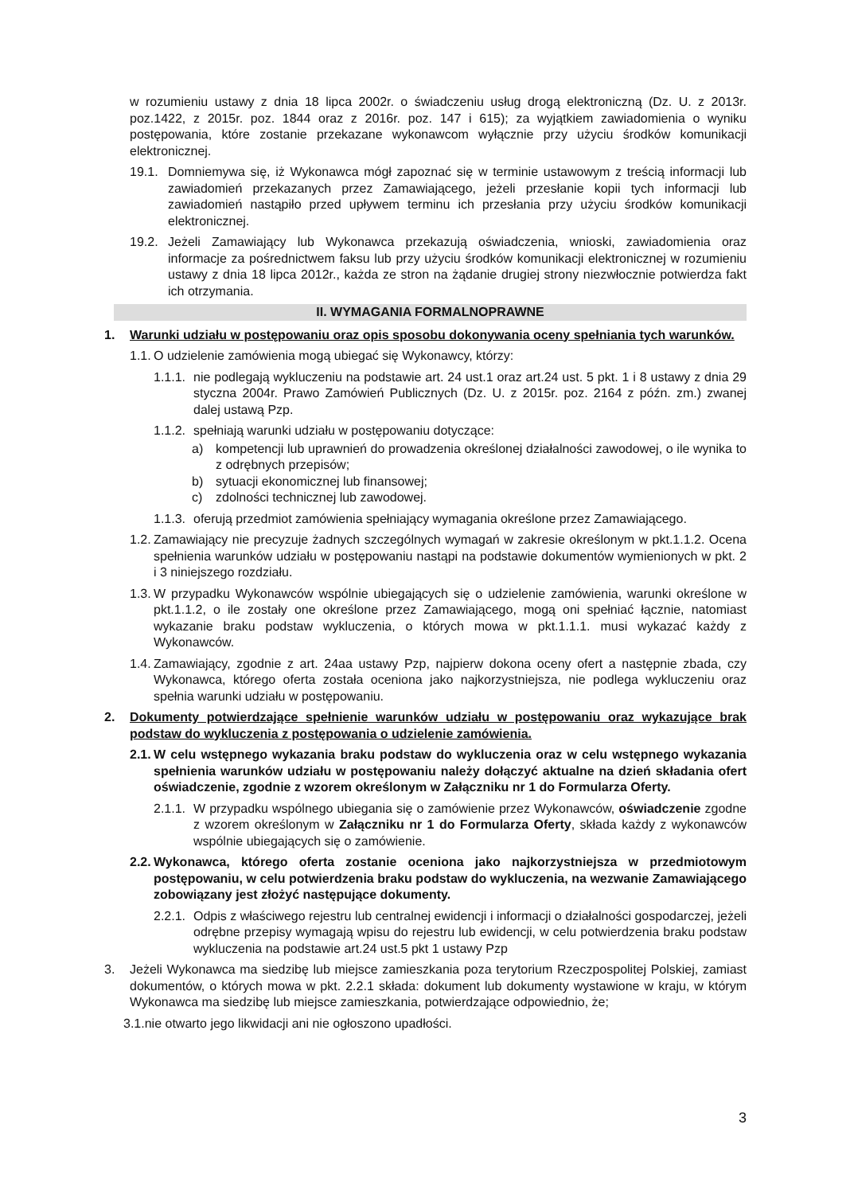w rozumieniu ustawy z dnia 18 lipca 2002r. o świadczeniu usług drogą elektroniczną (Dz. U. z 2013r. poz.1422, z 2015r. poz. 1844 oraz z 2016r. poz. 147 i 615); za wyjątkiem zawiadomienia o wyniku postępowania, które zostanie przekazane wykonawcom wyłącznie przy użyciu środków komunikacji elektronicznej.
19.1. Domniemywa się, iż Wykonawca mógł zapoznać się w terminie ustawowym z treścią informacji lub zawiadomień przekazanych przez Zamawiającego, jeżeli przesłanie kopii tych informacji lub zawiadomień nastąpiło przed upływem terminu ich przesłania przy użyciu środków komunikacji elektronicznej.
19.2. Jeżeli Zamawiający lub Wykonawca przekazują oświadczenia, wnioski, zawiadomienia oraz informacje za pośrednictwem faksu lub przy użyciu środków komunikacji elektronicznej w rozumieniu ustawy z dnia 18 lipca 2012r., każda ze stron na żądanie drugiej strony niezwłocznie potwierdza fakt ich otrzymania.
II. WYMAGANIA FORMALNOPRAWNE
1. Warunki udziału w postępowaniu oraz opis sposobu dokonywania oceny spełniania tych warunków.
1.1. O udzielenie zamówienia mogą ubiegać się Wykonawcy, którzy:
1.1.1. nie podlegają wykluczeniu na podstawie art. 24 ust.1 oraz art.24 ust. 5 pkt. 1 i 8 ustawy z dnia 29 styczna 2004r. Prawo Zamówień Publicznych (Dz. U. z 2015r. poz. 2164 z późn. zm.) zwanej dalej ustawą Pzp.
1.1.2. spełniają warunki udziału w postępowaniu dotyczące:
a) kompetencji lub uprawnień do prowadzenia określonej działalności zawodowej, o ile wynika to z odrębnych przepisów;
b) sytuacji ekonomicznej lub finansowej;
c) zdolności technicznej lub zawodowej.
1.1.3. oferują przedmiot zamówienia spełniający wymagania określone przez Zamawiającego.
1.2. Zamawiający nie precyzuje żadnych szczególnych wymagań w zakresie określonym w pkt.1.1.2. Ocena spełnienia warunków udziału w postępowaniu nastąpi na podstawie dokumentów wymienionych w pkt. 2 i 3 niniejszego rozdziału.
1.3. W przypadku Wykonawców wspólnie ubiegających się o udzielenie zamówienia, warunki określone w pkt.1.1.2, o ile zostały one określone przez Zamawiającego, mogą oni spełniać łącznie, natomiast wykazanie braku podstaw wykluczenia, o których mowa w pkt.1.1.1. musi wykazać każdy z Wykonawców.
1.4. Zamawiający, zgodnie z art. 24aa ustawy Pzp, najpierw dokona oceny ofert a następnie zbada, czy Wykonawca, którego oferta została oceniona jako najkorzystniejsza, nie podlega wykluczeniu oraz spełnia warunki udziału w postępowaniu.
2. Dokumenty potwierdzające spełnienie warunków udziału w postępowaniu oraz wykazujące brak podstaw do wykluczenia z postępowania o udzielenie zamówienia.
2.1. W celu wstępnego wykazania braku podstaw do wykluczenia oraz w celu wstępnego wykazania spełnienia warunków udziału w postępowaniu należy dołączyć aktualne na dzień składania ofert oświadczenie, zgodnie z wzorem określonym w Załączniku nr 1 do Formularza Oferty.
2.1.1. W przypadku wspólnego ubiegania się o zamówienie przez Wykonawców, oświadczenie zgodne z wzorem określonym w Załączniku nr 1 do Formularza Oferty, składa każdy z wykonawców wspólnie ubiegających się o zamówienie.
2.2. Wykonawca, którego oferta zostanie oceniona jako najkorzystniejsza w przedmiotowym postępowaniu, w celu potwierdzenia braku podstaw do wykluczenia, na wezwanie Zamawiającego zobowiązany jest złożyć następujące dokumenty.
2.2.1. Odpis z właściwego rejestru lub centralnej ewidencji i informacji o działalności gospodarczej, jeżeli odrębne przepisy wymagają wpisu do rejestru lub ewidencji, w celu potwierdzenia braku podstaw wykluczenia na podstawie art.24 ust.5 pkt 1 ustawy Pzp
3. Jeżeli Wykonawca ma siedzibę lub miejsce zamieszkania poza terytorium Rzeczpospolitej Polskiej, zamiast dokumentów, o których mowa w pkt. 2.2.1 składa: dokument lub dokumenty wystawione w kraju, w którym Wykonawca ma siedzibę lub miejsce zamieszkania, potwierdzające odpowiednio, że;
3.1.nie otwarto jego likwidacji ani nie ogłoszono upadłości.
3